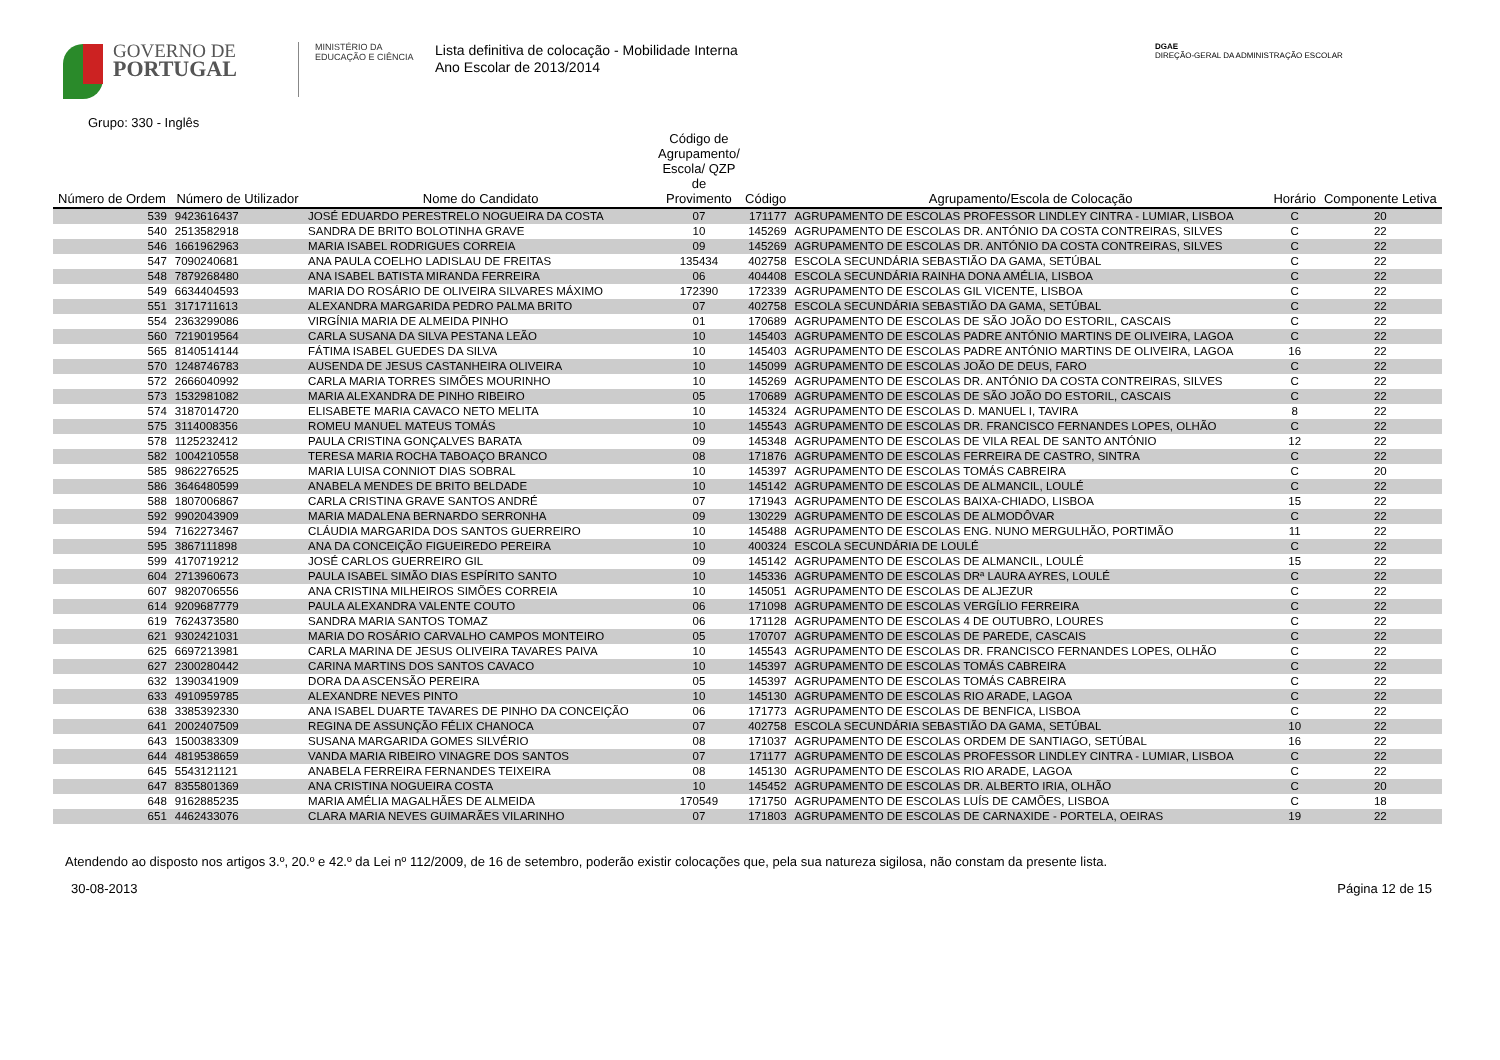GOVERNO DE
PORTUGAL
MINISTÉRIO DA EDUCAÇÃO E CIÊNCIA
Lista definitiva de colocação - Mobilidade Interna
Ano Escolar de 2013/2014
DGAE
DIREÇÃO-GERAL DA ADMINISTRAÇÃO ESCOLAR
Grupo: 330 - Inglês
| Número de Ordem | Número de Utilizador | Nome do Candidato | Código de Agrupamento/ Escola/ QZP de Provimento | Código | Agrupamento/Escola de Colocação | Horário | Componente Letiva |
| --- | --- | --- | --- | --- | --- | --- | --- |
| 539 | 9423616437 | JOSÉ EDUARDO PERESTRELO NOGUEIRA DA COSTA | 07 | 171177 | AGRUPAMENTO DE ESCOLAS PROFESSOR LINDLEY CINTRA - LUMIAR, LISBOA | C | 20 |
| 540 | 2513582918 | SANDRA DE BRITO BOLOTINHA GRAVE | 10 | 145269 | AGRUPAMENTO DE ESCOLAS DR. ANTÓNIO DA COSTA CONTREIRAS, SILVES | C | 22 |
| 546 | 1661962963 | MARIA ISABEL RODRIGUES CORREIA | 09 | 145269 | AGRUPAMENTO DE ESCOLAS DR. ANTÓNIO DA COSTA CONTREIRAS, SILVES | C | 22 |
| 547 | 7090240681 | ANA PAULA COELHO LADISLAU DE FREITAS | 135434 | 402758 | ESCOLA SECUNDÁRIA SEBASTIÃO DA GAMA, SETÚBAL | C | 22 |
| 548 | 7879268480 | ANA ISABEL BATISTA MIRANDA FERREIRA | 06 | 404408 | ESCOLA SECUNDÁRIA RAINHA DONA AMÉLIA, LISBOA | C | 22 |
| 549 | 6634404593 | MARIA DO ROSÁRIO DE OLIVEIRA SILVARES MÁXIMO | 172390 | 172339 | AGRUPAMENTO DE ESCOLAS GIL VICENTE, LISBOA | C | 22 |
| 551 | 3171711613 | ALEXANDRA MARGARIDA PEDRO PALMA BRITO | 07 | 402758 | ESCOLA SECUNDÁRIA SEBASTIÃO DA GAMA, SETÚBAL | C | 22 |
| 554 | 2363299086 | VIRGÍNIA MARIA DE ALMEIDA PINHO | 01 | 170689 | AGRUPAMENTO DE ESCOLAS DE SÃO JOÃO DO ESTORIL, CASCAIS | C | 22 |
| 560 | 7219019564 | CARLA SUSANA DA SILVA PESTANA LEÃO | 10 | 145403 | AGRUPAMENTO DE ESCOLAS PADRE ANTÓNIO MARTINS DE OLIVEIRA, LAGOA | C | 22 |
| 565 | 8140514144 | FÁTIMA ISABEL GUEDES DA SILVA | 10 | 145403 | AGRUPAMENTO DE ESCOLAS PADRE ANTÓNIO MARTINS DE OLIVEIRA, LAGOA | 16 | 22 |
| 570 | 1248746783 | AUSENDA DE JESUS CASTANHEIRA OLIVEIRA | 10 | 145099 | AGRUPAMENTO DE ESCOLAS JOÃO DE DEUS, FARO | C | 22 |
| 572 | 2666040992 | CARLA MARIA TORRES SIMÕES MOURINHO | 10 | 145269 | AGRUPAMENTO DE ESCOLAS DR. ANTÓNIO DA COSTA CONTREIRAS, SILVES | C | 22 |
| 573 | 1532981082 | MARIA ALEXANDRA DE PINHO RIBEIRO | 05 | 170689 | AGRUPAMENTO DE ESCOLAS DE SÃO JOÃO DO ESTORIL, CASCAIS | C | 22 |
| 574 | 3187014720 | ELISABETE MARIA CAVACO NETO MELITA | 10 | 145324 | AGRUPAMENTO DE ESCOLAS D. MANUEL I, TAVIRA | 8 | 22 |
| 575 | 3114008356 | ROMEU MANUEL MATEUS TOMÁS | 10 | 145543 | AGRUPAMENTO DE ESCOLAS DR. FRANCISCO FERNANDES LOPES, OLHÃO | C | 22 |
| 578 | 1125232412 | PAULA CRISTINA GONÇALVES BARATA | 09 | 145348 | AGRUPAMENTO DE ESCOLAS DE VILA REAL DE SANTO ANTÓNIO | 12 | 22 |
| 582 | 1004210558 | TERESA MARIA ROCHA TABOAÇO BRANCO | 08 | 171876 | AGRUPAMENTO DE ESCOLAS FERREIRA DE CASTRO, SINTRA | C | 22 |
| 585 | 9862276525 | MARIA LUISA CONNIOT DIAS SOBRAL | 10 | 145397 | AGRUPAMENTO DE ESCOLAS TOMÁS CABREIRA | C | 20 |
| 586 | 3646480599 | ANABELA MENDES DE BRITO BELDADE | 10 | 145142 | AGRUPAMENTO DE ESCOLAS DE ALMANCIL, LOULÉ | C | 22 |
| 588 | 1807006867 | CARLA CRISTINA GRAVE SANTOS ANDRÉ | 07 | 171943 | AGRUPAMENTO DE ESCOLAS BAIXA-CHIADO, LISBOA | 15 | 22 |
| 592 | 9902043909 | MARIA MADALENA BERNARDO SERRONHA | 09 | 130229 | AGRUPAMENTO DE ESCOLAS DE ALMODÔVAR | C | 22 |
| 594 | 7162273467 | CLÁUDIA MARGARIDA DOS SANTOS GUERREIRO | 10 | 145488 | AGRUPAMENTO DE ESCOLAS ENG. NUNO MERGULHÃO, PORTIMÃO | 11 | 22 |
| 595 | 3867111898 | ANA DA CONCEIÇÃO FIGUEIREDO PEREIRA | 10 | 400324 | ESCOLA SECUNDÁRIA DE LOULÉ | C | 22 |
| 599 | 4170719212 | JOSÉ CARLOS GUERREIRO GIL | 09 | 145142 | AGRUPAMENTO DE ESCOLAS DE ALMANCIL, LOULÉ | 15 | 22 |
| 604 | 2713960673 | PAULA ISABEL SIMÃO DIAS ESPÍRITO SANTO | 10 | 145336 | AGRUPAMENTO DE ESCOLAS DRª LAURA AYRES, LOULÉ | C | 22 |
| 607 | 9820706556 | ANA CRISTINA MILHEIROS SIMÕES CORREIA | 10 | 145051 | AGRUPAMENTO DE ESCOLAS DE ALJEZUR | C | 22 |
| 614 | 9209687779 | PAULA ALEXANDRA VALENTE COUTO | 06 | 171098 | AGRUPAMENTO DE ESCOLAS VERGÍLIO FERREIRA | C | 22 |
| 619 | 7624373580 | SANDRA MARIA SANTOS TOMAZ | 06 | 171128 | AGRUPAMENTO DE ESCOLAS 4 DE OUTUBRO, LOURES | C | 22 |
| 621 | 9302421031 | MARIA DO ROSÁRIO CARVALHO CAMPOS MONTEIRO | 05 | 170707 | AGRUPAMENTO DE ESCOLAS DE PAREDE, CASCAIS | C | 22 |
| 625 | 6697213981 | CARLA MARINA DE JESUS OLIVEIRA TAVARES PAIVA | 10 | 145543 | AGRUPAMENTO DE ESCOLAS DR. FRANCISCO FERNANDES LOPES, OLHÃO | C | 22 |
| 627 | 2300280442 | CARINA MARTINS DOS SANTOS CAVACO | 10 | 145397 | AGRUPAMENTO DE ESCOLAS TOMÁS CABREIRA | C | 22 |
| 632 | 1390341909 | DORA DA ASCENSÃO PEREIRA | 05 | 145397 | AGRUPAMENTO DE ESCOLAS TOMÁS CABREIRA | C | 22 |
| 633 | 4910959785 | ALEXANDRE NEVES PINTO | 10 | 145130 | AGRUPAMENTO DE ESCOLAS RIO ARADE, LAGOA | C | 22 |
| 638 | 3385392330 | ANA ISABEL DUARTE TAVARES DE PINHO DA CONCEIÇÃO | 06 | 171773 | AGRUPAMENTO DE ESCOLAS DE BENFICA, LISBOA | C | 22 |
| 641 | 2002407509 | REGINA DE ASSUNÇÃO FÉLIX CHANOCA | 07 | 402758 | ESCOLA SECUNDÁRIA SEBASTIÃO DA GAMA, SETÚBAL | 10 | 22 |
| 643 | 1500383309 | SUSANA MARGARIDA GOMES SILVÉRIO | 08 | 171037 | AGRUPAMENTO DE ESCOLAS ORDEM DE SANTIAGO, SETÚBAL | 16 | 22 |
| 644 | 4819538659 | VANDA MARIA RIBEIRO VINAGRE DOS SANTOS | 07 | 171177 | AGRUPAMENTO DE ESCOLAS PROFESSOR LINDLEY CINTRA - LUMIAR, LISBOA | C | 22 |
| 645 | 5543121121 | ANABELA FERREIRA FERNANDES TEIXEIRA | 08 | 145130 | AGRUPAMENTO DE ESCOLAS RIO ARADE, LAGOA | C | 22 |
| 647 | 8355801369 | ANA CRISTINA NOGUEIRA COSTA | 10 | 145452 | AGRUPAMENTO DE ESCOLAS DR. ALBERTO IRIA, OLHÃO | C | 20 |
| 648 | 9162885235 | MARIA AMÉLIA MAGALHÃES DE ALMEIDA | 170549 | 171750 | AGRUPAMENTO DE ESCOLAS LUÍS DE CAMÕES, LISBOA | C | 18 |
| 651 | 4462433076 | CLARA MARIA NEVES GUIMARÃES VILARINHO | 07 | 171803 | AGRUPAMENTO DE ESCOLAS DE CARNAXIDE - PORTELA, OEIRAS | 19 | 22 |
Atendendo ao disposto nos artigos 3.º, 20.º e 42.º da Lei nº 112/2009, de 16 de setembro, poderão existir colocações que, pela sua natureza sigilosa, não constam da presente lista.
30-08-2013 Página 12 de 15